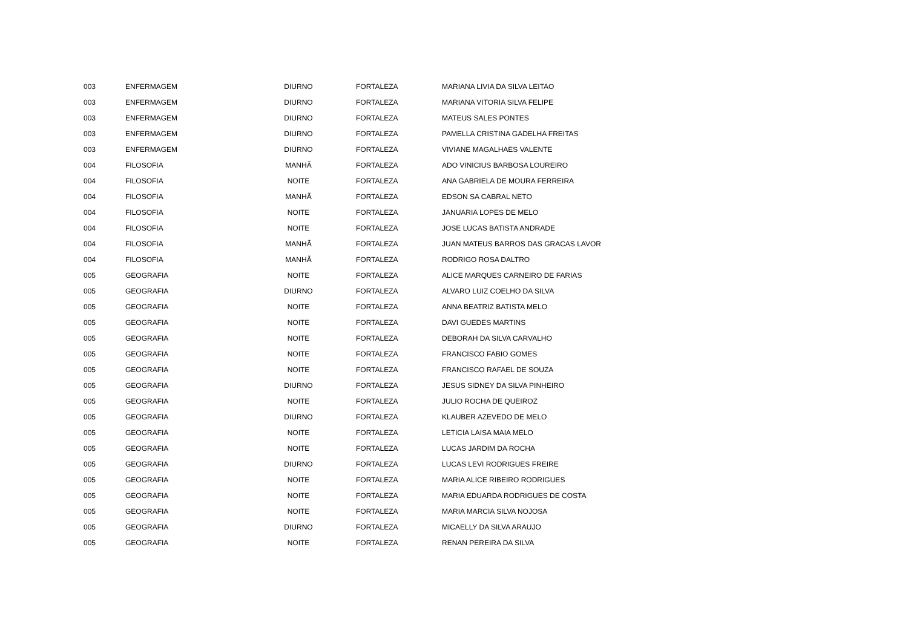| 003 | ENFERMAGEM | DIURNO | FORTALEZA | MARIANA LIVIA DA SILVA LEITAO |
| 003 | ENFERMAGEM | DIURNO | FORTALEZA | MARIANA VITORIA SILVA FELIPE |
| 003 | ENFERMAGEM | DIURNO | FORTALEZA | MATEUS SALES PONTES |
| 003 | ENFERMAGEM | DIURNO | FORTALEZA | PAMELLA CRISTINA GADELHA FREITAS |
| 003 | ENFERMAGEM | DIURNO | FORTALEZA | VIVIANE MAGALHAES VALENTE |
| 004 | FILOSOFIA | MANHÃ | FORTALEZA | ADO VINICIUS BARBOSA LOUREIRO |
| 004 | FILOSOFIA | NOITE | FORTALEZA | ANA GABRIELA DE MOURA FERREIRA |
| 004 | FILOSOFIA | MANHÃ | FORTALEZA | EDSON SA CABRAL NETO |
| 004 | FILOSOFIA | NOITE | FORTALEZA | JANUARIA LOPES DE MELO |
| 004 | FILOSOFIA | NOITE | FORTALEZA | JOSE LUCAS BATISTA ANDRADE |
| 004 | FILOSOFIA | MANHÃ | FORTALEZA | JUAN MATEUS BARROS DAS GRACAS LAVOR |
| 004 | FILOSOFIA | MANHÃ | FORTALEZA | RODRIGO ROSA DALTRO |
| 005 | GEOGRAFIA | NOITE | FORTALEZA | ALICE MARQUES CARNEIRO DE FARIAS |
| 005 | GEOGRAFIA | DIURNO | FORTALEZA | ALVARO LUIZ COELHO DA SILVA |
| 005 | GEOGRAFIA | NOITE | FORTALEZA | ANNA BEATRIZ BATISTA MELO |
| 005 | GEOGRAFIA | NOITE | FORTALEZA | DAVI GUEDES MARTINS |
| 005 | GEOGRAFIA | NOITE | FORTALEZA | DEBORAH DA SILVA CARVALHO |
| 005 | GEOGRAFIA | NOITE | FORTALEZA | FRANCISCO FABIO GOMES |
| 005 | GEOGRAFIA | NOITE | FORTALEZA | FRANCISCO RAFAEL DE SOUZA |
| 005 | GEOGRAFIA | DIURNO | FORTALEZA | JESUS SIDNEY DA SILVA PINHEIRO |
| 005 | GEOGRAFIA | NOITE | FORTALEZA | JULIO ROCHA DE QUEIROZ |
| 005 | GEOGRAFIA | DIURNO | FORTALEZA | KLAUBER AZEVEDO DE MELO |
| 005 | GEOGRAFIA | NOITE | FORTALEZA | LETICIA LAISA MAIA MELO |
| 005 | GEOGRAFIA | NOITE | FORTALEZA | LUCAS JARDIM DA ROCHA |
| 005 | GEOGRAFIA | DIURNO | FORTALEZA | LUCAS LEVI RODRIGUES FREIRE |
| 005 | GEOGRAFIA | NOITE | FORTALEZA | MARIA ALICE RIBEIRO RODRIGUES |
| 005 | GEOGRAFIA | NOITE | FORTALEZA | MARIA EDUARDA RODRIGUES DE COSTA |
| 005 | GEOGRAFIA | NOITE | FORTALEZA | MARIA MARCIA SILVA NOJOSA |
| 005 | GEOGRAFIA | DIURNO | FORTALEZA | MICAELLY DA SILVA ARAUJO |
| 005 | GEOGRAFIA | NOITE | FORTALEZA | RENAN PEREIRA DA SILVA |